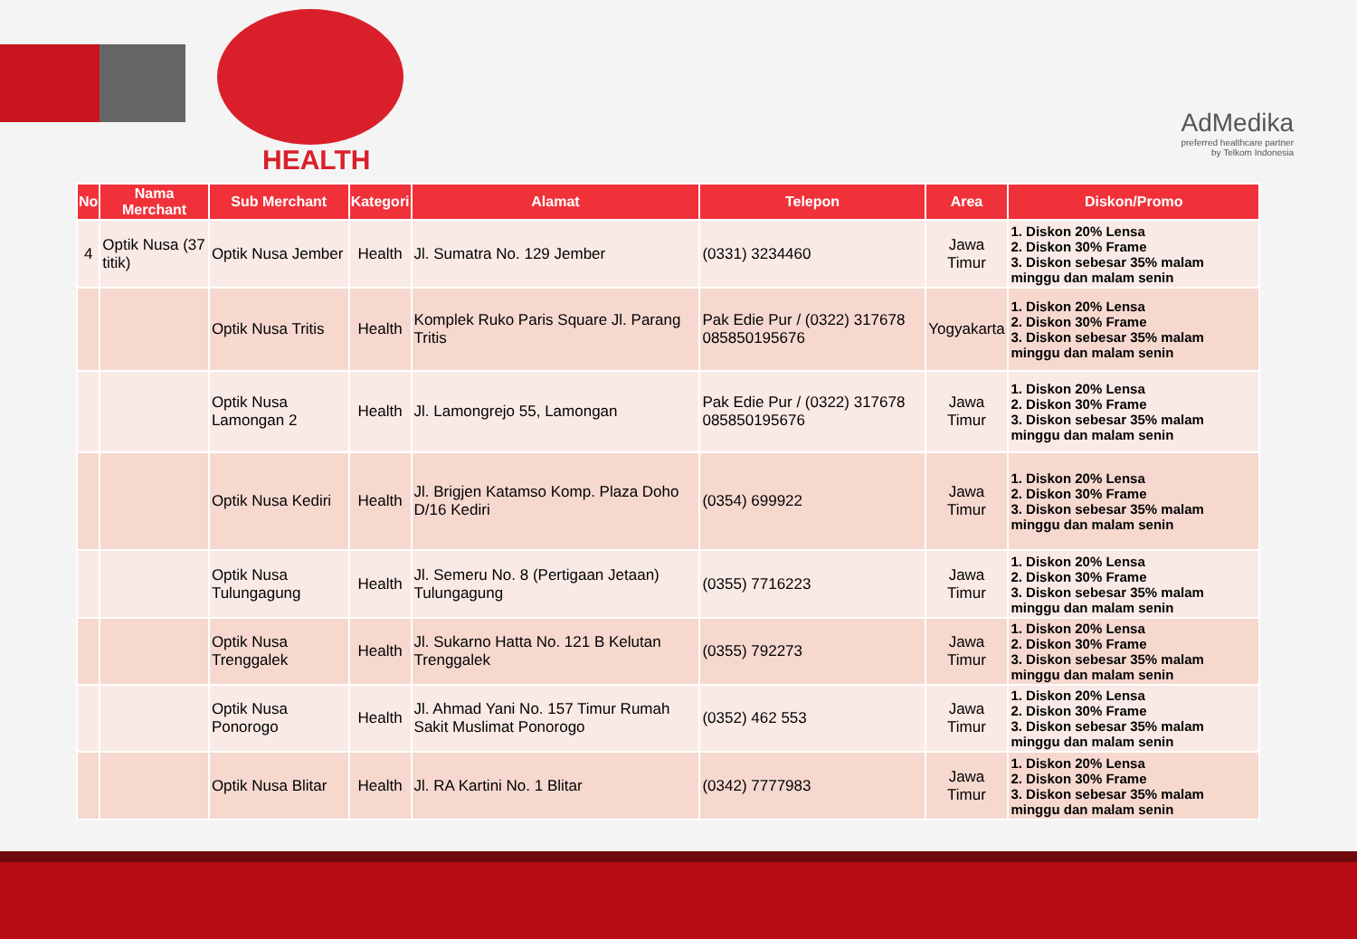HEALTH
AdMedika
preferred healthcare partner
by Telkom Indonesia
| No | Nama Merchant | Sub Merchant | Kategori | Alamat | Telepon | Area | Diskon/Promo |
| --- | --- | --- | --- | --- | --- | --- | --- |
| 4 | Optik Nusa (37 titik) | Optik Nusa Jember | Health | Jl. Sumatra No. 129 Jember | (0331) 3234460 | Jawa Timur | 1. Diskon 20% Lensa 2. Diskon 30% Frame 3. Diskon sebesar 35% malam minggu dan malam senin |
| | | Optik Nusa Tritis | Health | Komplek Ruko Paris Square Jl. Parang Tritis | Pak Edie Pur / (0322) 317678 085850195676 | Yogyakarta | 1. Diskon 20% Lensa 2. Diskon 30% Frame 3. Diskon sebesar 35% malam minggu dan malam senin |
| | | Optik Nusa Lamongan 2 | Health | Jl. Lamongrejo 55, Lamongan | Pak Edie Pur / (0322) 317678 085850195676 | Jawa Timur | 1. Diskon 20% Lensa 2. Diskon 30% Frame 3. Diskon sebesar 35% malam minggu dan malam senin |
| | | Optik Nusa Kediri | Health | Jl. Brigjen Katamso Komp. Plaza Doho D/16 Kediri | (0354) 699922 | Jawa Timur | 1. Diskon 20% Lensa 2. Diskon 30% Frame 3. Diskon sebesar 35% malam minggu dan malam senin |
| | | Optik Nusa Tulungagung | Health | Jl. Semeru No. 8 (Pertigaan Jetaan) Tulungagung | (0355) 7716223 | Jawa Timur | 1. Diskon 20% Lensa 2. Diskon 30% Frame 3. Diskon sebesar 35% malam minggu dan malam senin |
| | | Optik Nusa Trenggalek | Health | Jl. Sukarno Hatta No. 121 B Kelutan Trenggalek | (0355) 792273 | Jawa Timur | 1. Diskon 20% Lensa 2. Diskon 30% Frame 3. Diskon sebesar 35% malam minggu dan malam senin |
| | | Optik Nusa Ponorogo | Health | Jl. Ahmad Yani No. 157 Timur Rumah Sakit Muslimat Ponorogo | (0352) 462 553 | Jawa Timur | 1. Diskon 20% Lensa 2. Diskon 30% Frame 3. Diskon sebesar 35% malam minggu dan malam senin |
| | | Optik Nusa Blitar | Health | Jl. RA Kartini No. 1 Blitar | (0342) 7777983 | Jawa Timur | 1. Diskon 20% Lensa 2. Diskon 30% Frame 3. Diskon sebesar 35% malam minggu dan malam senin |